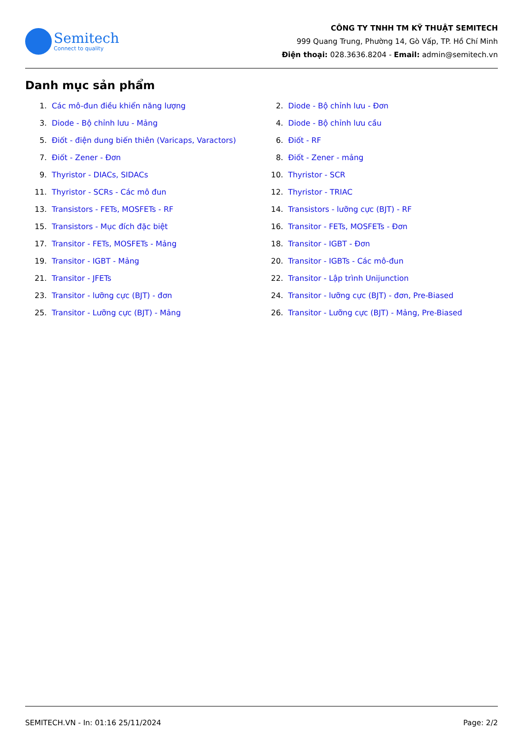Semitech
Connect to quality
CÔNG TY TNHH TM KỸ THUẬT SEMITECH
999 Quang Trung, Phường 14, Gò Vấp, TP. Hồ Chí Minh
Điện thoại: 028.3636.8204 - Email: admin@semitech.vn
Danh mục sản phẩm
1. Các mô-đun điều khiển năng lượng
2. Diode - Bộ chỉnh lưu - Đơn
3. Diode - Bộ chỉnh lưu - Mảng
4. Diode - Bộ chỉnh lưu cầu
5. Điốt - điện dung biến thiên (Varicaps, Varactors)
6. Điốt - RF
7. Điốt - Zener - Đơn
8. Điốt - Zener - mảng
9. Thyristor - DIACs, SIDACs
10. Thyristor - SCR
11. Thyristor - SCRs - Các mô đun
12. Thyristor - TRIAC
13. Transistors - FETs, MOSFETs - RF
14. Transistors - lưỡng cực (BJT) - RF
15. Transistors - Mục đích đặc biệt
16. Transitor - FETs, MOSFETs - Đơn
17. Transitor - FETs, MOSFETs - Mảng
18. Transitor - IGBT - Đơn
19. Transitor - IGBT - Mảng
20. Transitor - IGBTs - Các mô-đun
21. Transitor - JFETs
22. Transitor - Lập trình Unijunction
23. Transitor - lưỡng cực (BJT) - đơn
24. Transitor - lưỡng cực (BJT) - đơn, Pre-Biased
25. Transitor - Lưỡng cực (BJT) - Mảng
26. Transitor - Lưỡng cực (BJT) - Mảng, Pre-Biased
SEMITECH.VN - In: 01:16 25/11/2024 Page: 2/2